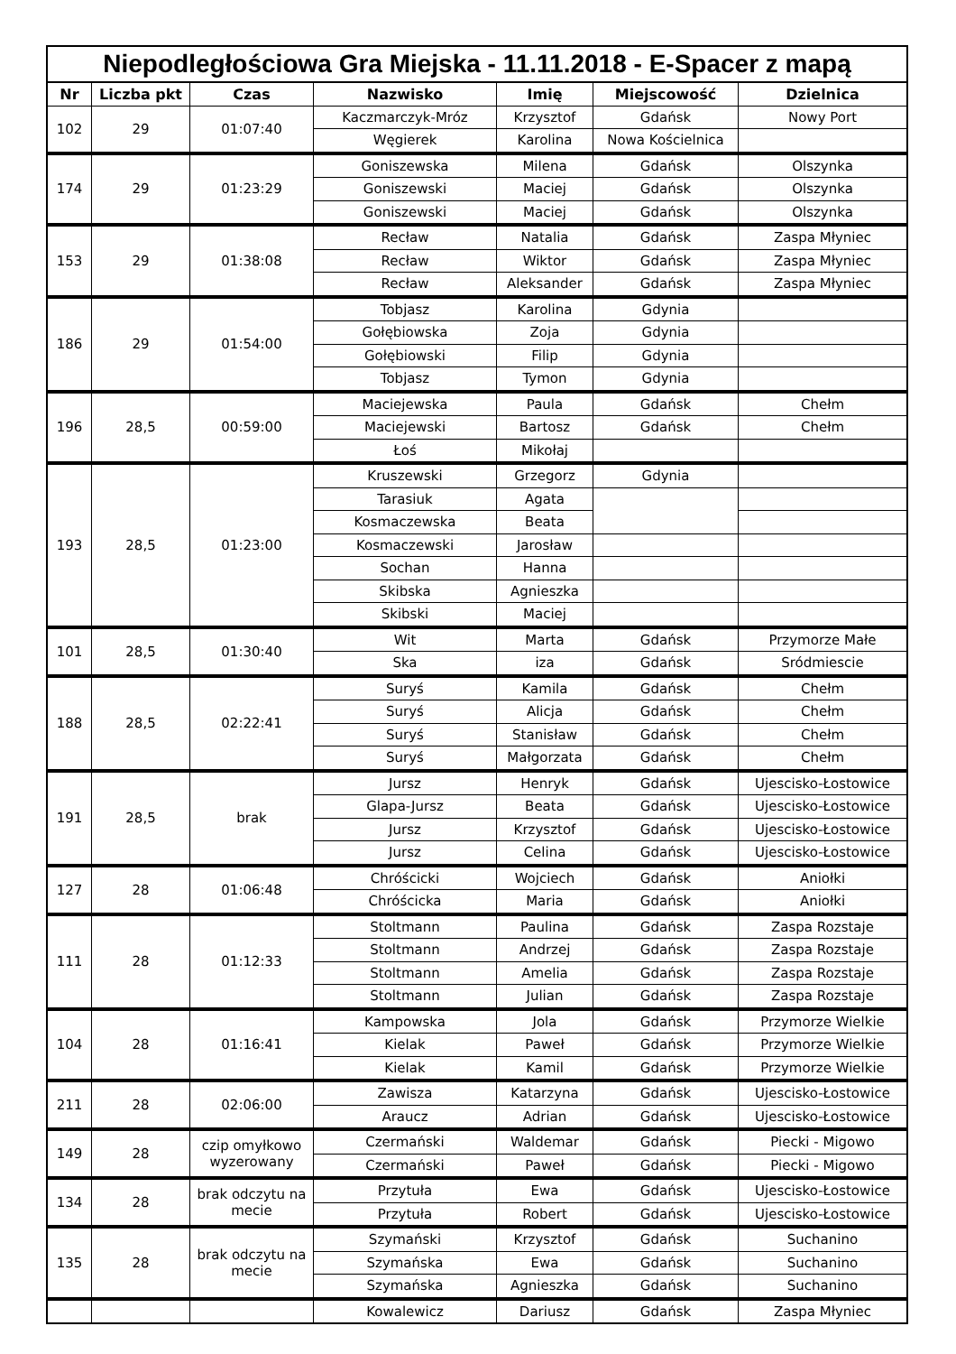| Niepodległościowa Gra Miejska - 11.11.2018 - E-Spacer z mapą | | | | | | |
| Nr | Liczba pkt | Czas | Nazwisko | Imię | Miejscowość | Dzielnica |
| 102 | 29 | 01:07:40 | Kaczmarczyk-Mróz | Krzysztof | Gdańsk | Nowy Port |
| | | | Węgierek | Karolina | Nowa Kościelnica | |
| 174 | 29 | 01:23:29 | Goniszewska | Milena | Gdańsk | Olszynka |
| | | | Goniszewski | Maciej | Gdańsk | Olszynka |
| | | | Goniszewski | Maciej | Gdańsk | Olszynka |
| 153 | 29 | 01:38:08 | Recław | Natalia | Gdańsk | Zaspa Młyniec |
| | | | Recław | Wiktor | Gdańsk | Zaspa Młyniec |
| | | | Recław | Aleksander | Gdańsk | Zaspa Młyniec |
| 186 | 29 | 01:54:00 | Tobjasz | Karolina | Gdynia | |
| | | | Gołębiowska | Zoja | Gdynia | |
| | | | Gołębiowski | Filip | Gdynia | |
| | | | Tobjasz | Tymon | Gdynia | |
| 196 | 28,5 | 00:59:00 | Maciejewska | Paula | Gdańsk | Chełm |
| | | | Maciejewski | Bartosz | Gdańsk | Chełm |
| | | | Łoś | Mikołaj | | |
| 193 | 28,5 | 01:23:00 | Kruszewski | Grzegorz | Gdynia | |
| | | | Tarasiuk | Agata | | |
| | | | Kosmaczewska | Beata | | |
| | | | Kosmaczewski | Jarosław | | |
| | | | Sochan | Hanna | | |
| | | | Skibska | Agnieszka | | |
| | | | Skibski | Maciej | | |
| 101 | 28,5 | 01:30:40 | Wit | Marta | Gdańsk | Przymorze Małe |
| | | | Ska | iza | Gdańsk | Sródmiescie |
| 188 | 28,5 | 02:22:41 | Suryś | Kamila | Gdańsk | Chełm |
| | | | Suryś | Alicja | Gdańsk | Chełm |
| | | | Suryś | Stanisław | Gdańsk | Chełm |
| | | | Suryś | Małgorzata | Gdańsk | Chełm |
| 191 | 28,5 | brak | Jursz | Henryk | Gdańsk | Ujescisko-Łostowice |
| | | | Glapa-Jursz | Beata | Gdańsk | Ujescisko-Łostowice |
| | | | Jursz | Krzysztof | Gdańsk | Ujescisko-Łostowice |
| | | | Jursz | Celina | Gdańsk | Ujescisko-Łostowice |
| 127 | 28 | 01:06:48 | Chróścicki | Wojciech | Gdańsk | Aniołki |
| | | | Chróścicka | Maria | Gdańsk | Aniołki |
| 111 | 28 | 01:12:33 | Stoltmann | Paulina | Gdańsk | Zaspa Rozstaje |
| | | | Stoltmann | Andrzej | Gdańsk | Zaspa Rozstaje |
| | | | Stoltmann | Amelia | Gdańsk | Zaspa Rozstaje |
| | | | Stoltmann | Julian | Gdańsk | Zaspa Rozstaje |
| 104 | 28 | 01:16:41 | Kampowska | Jola | Gdańsk | Przymorze Wielkie |
| | | | Kielak | Paweł | Gdańsk | Przymorze Wielkie |
| | | | Kielak | Kamil | Gdańsk | Przymorze Wielkie |
| 211 | 28 | 02:06:00 | Zawisza | Katarzyna | Gdańsk | Ujescisko-Łostowice |
| | | | Araucz | Adrian | Gdańsk | Ujescisko-Łostowice |
| 149 | 28 | czip omyłkowo wyzerowany | Czermański | Waldemar | Gdańsk | Piecki - Migowo |
| | | | Czermański | Paweł | Gdańsk | Piecki - Migowo |
| 134 | 28 | brak odczytu na mecie | Przytuła | Ewa | Gdańsk | Ujescisko-Łostowice |
| | | | Przytuła | Robert | Gdańsk | Ujescisko-Łostowice |
| 135 | 28 | brak odczytu na mecie | Szymański | Krzysztof | Gdańsk | Suchanino |
| | | | Szymańska | Ewa | Gdańsk | Suchanino |
| | | | Szymańska | Agnieszka | Gdańsk | Suchanino |
| | | | Kowalewicz | Dariusz | Gdańsk | Zaspa Młyniec |